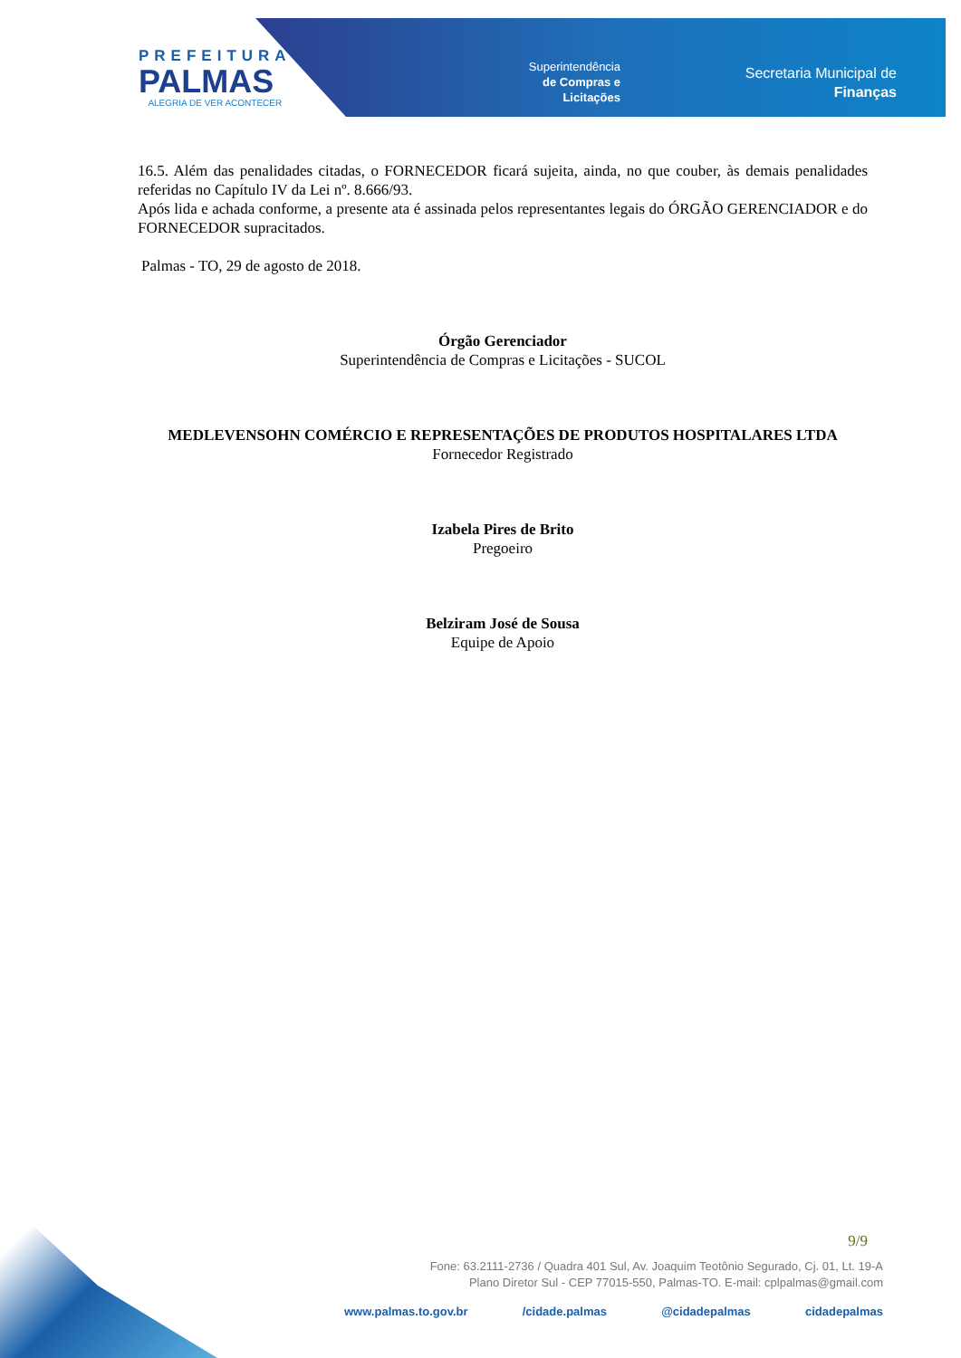PREFEITURA
PALMAS
ALEGRIA DE VER ACONTECER
Superintendência
de Compras e
Licitações
Secretaria Municipal de
Finanças
16.5. Além das penalidades citadas, o FORNECEDOR ficará sujeita, ainda, no que couber, às demais penalidades referidas no Capítulo IV da Lei nº. 8.666/93.
Após lida e achada conforme, a presente ata é assinada pelos representantes legais do ÓRGÃO GERENCIADOR e do FORNECEDOR supracitados.
Palmas - TO, 29 de agosto de 2018.
Órgão Gerenciador
Superintendência de Compras e Licitações - SUCOL
MEDLEVENSOHN COMÉRCIO E REPRESENTAÇÕES DE PRODUTOS HOSPITALARES LTDA
Fornecedor Registrado
Izabela Pires de Brito
Pregoeiro
Belziram José de Sousa
Equipe de Apoio
9/9
Fone: 63.2111-2736 / Quadra 401 Sul, Av. Joaquim Teotônio Segurado, Cj. 01, Lt. 19-A
Plano Diretor Sul - CEP 77015-550, Palmas-TO. E-mail: cplpalmas@gmail.com
www.palmas.to.gov.br /cidade.palmas @cidadepalmas cidadepalmas